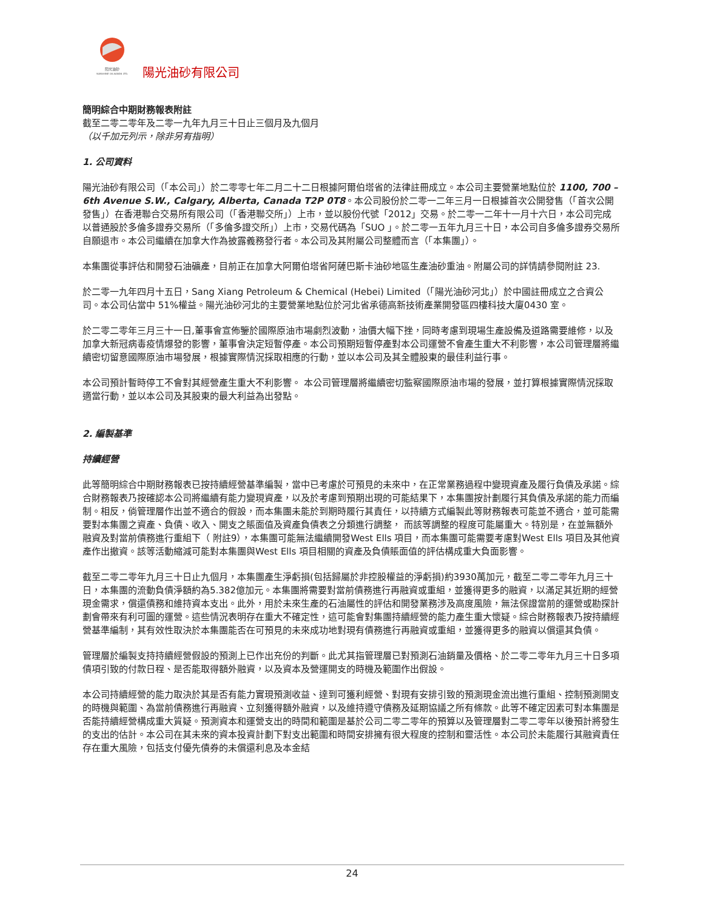阳光油砂
SUNSHINE OILSANDS LTD.
陽光油砂有限公司
簡明綜合中期財務報表附註
截至二零二零年及二零一九年九月三十日止三個月及九個月
（以千加元列示，除非另有指明）
1. 公司資料
陽光油砂有限公司（「本公司」）於二零零七年二月二十二日根據阿爾伯塔省的法律註冊成立。本公司主要營業地點位於 1100, 700 – 6th Avenue S.W., Calgary, Alberta, Canada T2P 0T8。本公司股份於二零一二年三月一日根據首次公開發售（「首次公開發售」）在香港聯合交易所有限公司（「香港聯交所」）上市，並以股份代號「2012」交易。於二零一二年十一月十六日，本公司完成以普通股於多倫多證券交易所（「多倫多證交所」）上市，交易代碼為「SUO 」。於二零一五年九月三十日，本公司自多倫多證券交易所自願退市。本公司繼續在加拿大作為披露義務發行者。本公司及其附屬公司整體而言（「本集團」）。
本集團從事評估和開發石油礦產，目前正在加拿大阿爾伯塔省阿薩巴斯卡油砂地區生產油砂重油。附屬公司的詳情請參閱附註 23.
於二零一九年四月十五日，Sang Xiang Petroleum & Chemical (Hebei) Limited（「陽光油砂河北」）於中國註冊成立之合資公司。本公司佔當中 51%權益。陽光油砂河北的主要營業地點位於河北省承德高新技術產業開發區四樓科技大廈0430 室。
於二零二零年三月三十一日,董事會宣佈鑒於國際原油市場劇烈波動，油價大幅下挫，同時考慮到現場生產設備及道路需要維修，以及加拿大新冠病毒疫情爆發的影響，董事會決定短暫停產。本公司預期短暫停產對本公司運營不會產生重大不利影響，本公司管理層將繼續密切留意國際原油市場發展，根據實際情況採取相應的行動，並以本公司及其全體股東的最佳利益行事。
本公司預計暫時停工不會對其經營產生重大不利影響。 本公司管理層將繼續密切監察國際原油市場的發展，並打算根據實際情況採取適當行動，並以本公司及其股東的最大利益為出發點。
2. 編製基準
持續經營
此等簡明綜合中期財務報表已按持續經營基準編製，當中已考慮於可預見的未來中，在正常業務過程中變現資產及履行負債及承諾。綜合財務報表乃按確認本公司將繼續有能力變現資產，以及於考慮到預期出現的可能結果下，本集團按計劃履行其負債及承諾的能力而編制。相反，倘管理層作出並不適合的假設，而本集團未能於到期時履行其責任，以持續方式編製此等財務報表可能並不適合，並可能需要對本集團之資產、負債、收入、開支之賬面值及資產負債表之分類進行調整， 而該等調整的程度可能屬重大。特別是，在並無額外融資及對當前債務進行重組下（ 附註9），本集團可能無法繼續開發West Ells 項目，而本集團可能需要考慮對West Ells 項目及其他資產作出撤資。該等活動縮減可能對本集團與West Ells 項目相關的資產及負債賬面值的評估構成重大負面影響。
截至二零二零年九月三十日止九個月，本集團產生淨虧損(包括歸屬於非控股權益的淨虧損)約3930萬加元，截至二零二零年九月三十日，本集團的流動負債淨額約為5.382億加元。本集團將需要對當前債務進行再融資或重組，並獲得更多的融資，以滿足其近期的經營現金需求，償還債務和維持資本支出。此外，用於未來生產的石油屬性的評估和開發業務涉及高度風險，無法保證當前的運營或勘探計劃會帶來有利可圖的運營。這些情況表明存在重大不確定性，這可能會對集團持續經營的能力產生重大懷疑。綜合財務報表乃按持續經營基準編制，其有效性取決於本集團能否在可預見的未來成功地對現有債務進行再融資或重組，並獲得更多的融資以償還其負債。
管理層於編製支持持續經營假設的預測上已作出充份的判斷。此尤其指管理層已對預測石油銷量及價格、於二零二零年九月三十日多項債項引致的付款日程、是否能取得額外融資，以及資本及營運開支的時機及範圍作出假設。
本公司持續經營的能力取決於其是否有能力實現預測收益、達到可獲利經營、對現有安排引致的預測現金流出進行重組、控制預測開支的時機與範圍、為當前債務進行再融資、立刻獲得額外融資，以及維持遵守債務及延期協議之所有條款。此等不確定因素可對本集團是否能持續經營構成重大質疑。預測資本和運營支出的時間和範圍是基於公司二零二零年的預算以及管理層對二零二零年以後預計將發生的支出的估計。本公司在其未來的資本投資計劃下對支出範圍和時間安排擁有很大程度的控制和靈活性。本公司於未能履行其融資責任存在重大風險，包括支付優先債券的未償還利息及本金結
24